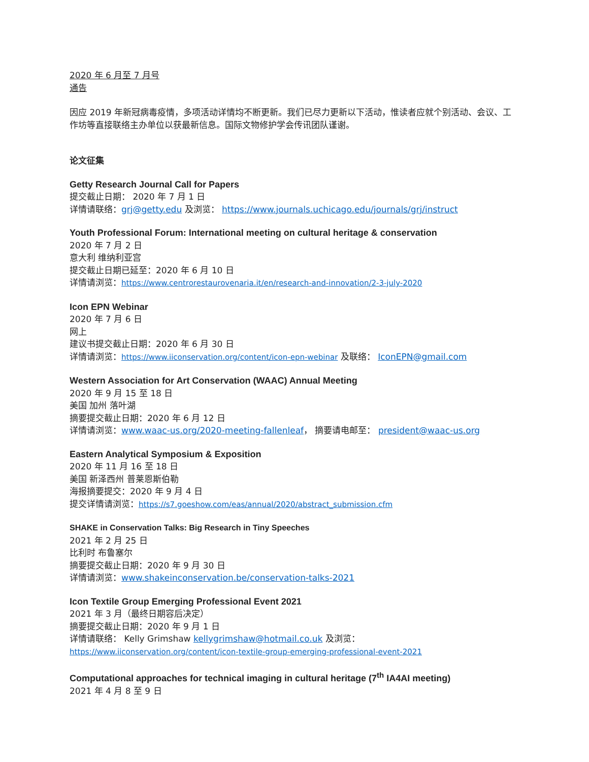2020 年 6 月至 7 月号
通告
因应 2019 年新冠病毒疫情，多项活动详情均不断更新。我们已尽力更新以下活动，惟读者应就个别活动、会议、工作坊等直接联络主办单位以获最新信息。国际文物修护学会传讯团队谨谢。
论文征集
Getty Research Journal Call for Papers
提交截止日期： 2020 年 7 月 1 日
详情请联络：grj@getty.edu 及浏览： https://www.journals.uchicago.edu/journals/grj/instruct
Youth Professional Forum: International meeting on cultural heritage & conservation
2020 年 7 月 2 日
意大利 维纳利亚宫
提交截止日期已延至：2020 年 6 月 10 日
详情请浏览：https://www.centrorestaurovenaria.it/en/research-and-innovation/2-3-july-2020
Icon EPN Webinar
2020 年 7 月 6 日
网上
建议书提交截止日期：2020 年 6 月 30 日
详情请浏览：https://www.iiconservation.org/content/icon-epn-webinar 及联络： IconEPN@gmail.com
Western Association for Art Conservation (WAAC) Annual Meeting
2020 年 9 月 15 至 18 日
美国 加州 落叶湖
摘要提交截止日期：2020 年 6 月 12 日
详情请浏览：www.waac-us.org/2020-meeting-fallenleaf， 摘要请电邮至： president@waac-us.org
Eastern Analytical Symposium & Exposition
2020 年 11 月 16 至 18 日
美国 新泽西州 普莱恩斯伯勒
海报摘要提交：2020 年 9 月 4 日
提交详情请浏览：https://s7.goeshow.com/eas/annual/2020/abstract_submission.cfm
SHAKE in Conservation Talks: Big Research in Tiny Speeches
2021 年 2 月 25 日
比利时 布鲁塞尔
摘要提交截止日期：2020 年 9 月 30 日
详情请浏览：www.shakeinconservation.be/conservation-talks-2021
Icon Textile Group Emerging Professional Event 2021
2021 年 3 月（最终日期容后决定）
摘要提交截止日期：2020 年 9 月 1 日
详情请联络： Kelly Grimshaw kellygrimshaw@hotmail.co.uk 及浏览：
https://www.iiconservation.org/content/icon-textile-group-emerging-professional-event-2021
Computational approaches for technical imaging in cultural heritage (7<sup>th</sup> IA4AI meeting)
2021 年 4 月 8 至 9 日